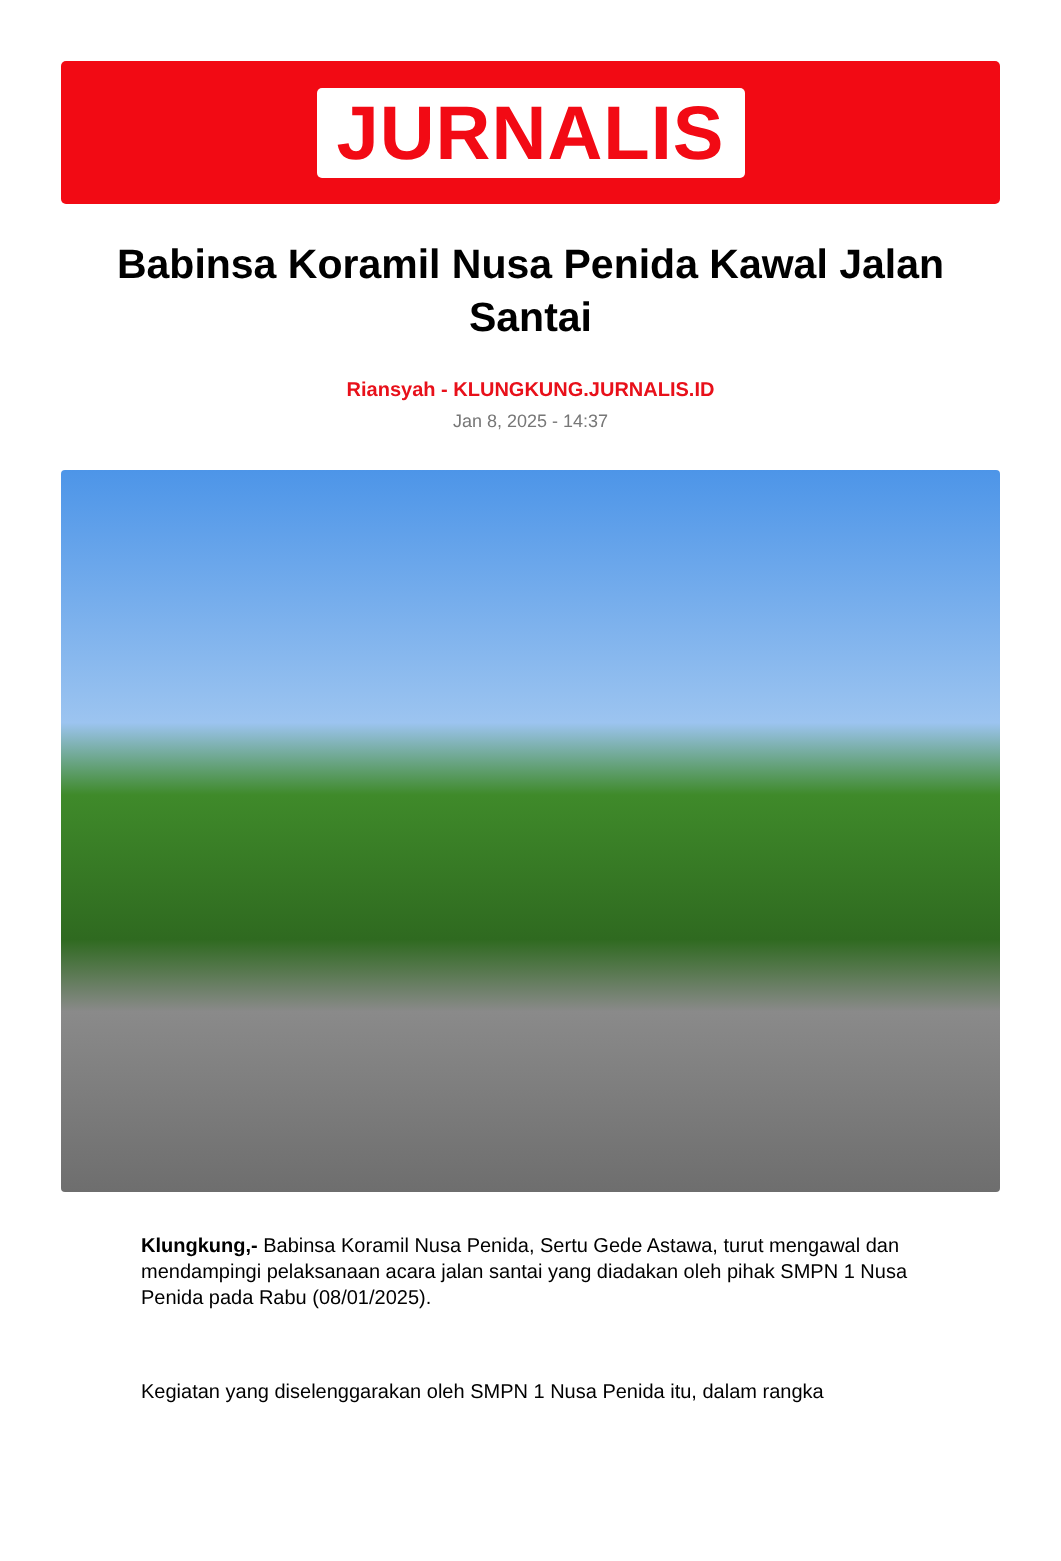JURNALIS
Babinsa Koramil Nusa Penida Kawal Jalan Santai
Riansyah - KLUNGKUNG.JURNALIS.ID
Jan 8, 2025 - 14:37
Klungkung,- Babinsa Koramil Nusa Penida, Sertu Gede Astawa, turut mengawal dan mendampingi pelaksanaan acara jalan santai yang diadakan oleh pihak SMPN 1 Nusa Penida pada Rabu (08/01/2025).
Kegiatan yang diselenggarakan oleh SMPN 1 Nusa Penida itu, dalam rangka